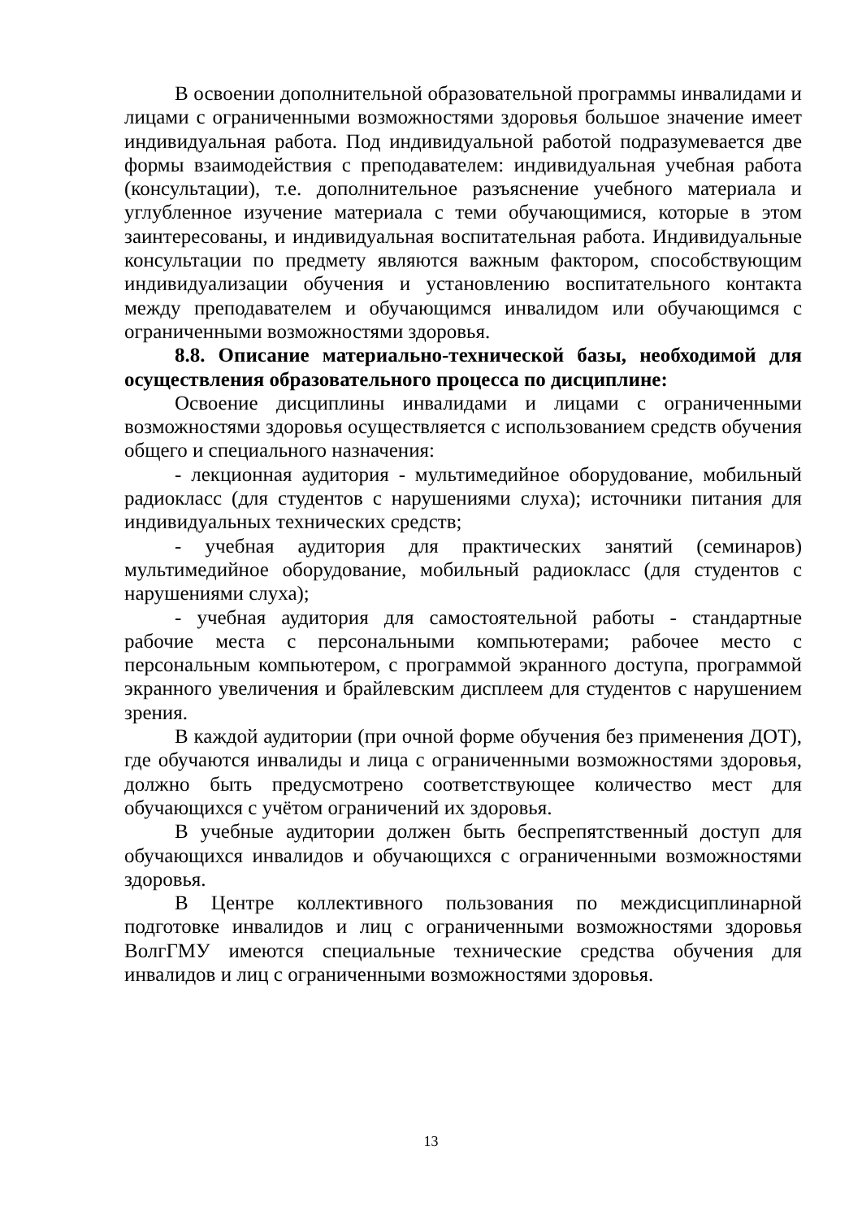В освоении дополнительной образовательной программы инвалидами и лицами с ограниченными возможностями здоровья большое значение имеет индивидуальная работа. Под индивидуальной работой подразумевается две формы взаимодействия с преподавателем: индивидуальная учебная работа (консультации), т.е. дополнительное разъяснение учебного материала и углубленное изучение материала с теми обучающимися, которые в этом заинтересованы, и индивидуальная воспитательная работа. Индивидуальные консультации по предмету являются важным фактором, способствующим индивидуализации обучения и установлению воспитательного контакта между преподавателем и обучающимся инвалидом или обучающимся с ограниченными возможностями здоровья.
8.8. Описание материально-технической базы, необходимой для осуществления образовательного процесса по дисциплине:
Освоение дисциплины инвалидами и лицами с ограниченными возможностями здоровья осуществляется с использованием средств обучения общего и специального назначения:
- лекционная аудитория - мультимедийное оборудование, мобильный радиокласс (для студентов с нарушениями слуха); источники питания для индивидуальных технических средств;
- учебная аудитория для практических занятий (семинаров) мультимедийное оборудование, мобильный радиокласс (для студентов с нарушениями слуха);
- учебная аудитория для самостоятельной работы - стандартные рабочие места с персональными компьютерами; рабочее место с персональным компьютером, с программой экранного доступа, программой экранного увеличения и брайлевским дисплеем для студентов с нарушением зрения.
В каждой аудитории (при очной форме обучения без применения ДОТ), где обучаются инвалиды и лица с ограниченными возможностями здоровья, должно быть предусмотрено соответствующее количество мест для обучающихся с учётом ограничений их здоровья.
В учебные аудитории должен быть беспрепятственный доступ для обучающихся инвалидов и обучающихся с ограниченными возможностями здоровья.
В Центре коллективного пользования по междисциплинарной подготовке инвалидов и лиц с ограниченными возможностями здоровья ВолгГМУ имеются специальные технические средства обучения для инвалидов и лиц с ограниченными возможностями здоровья.
13